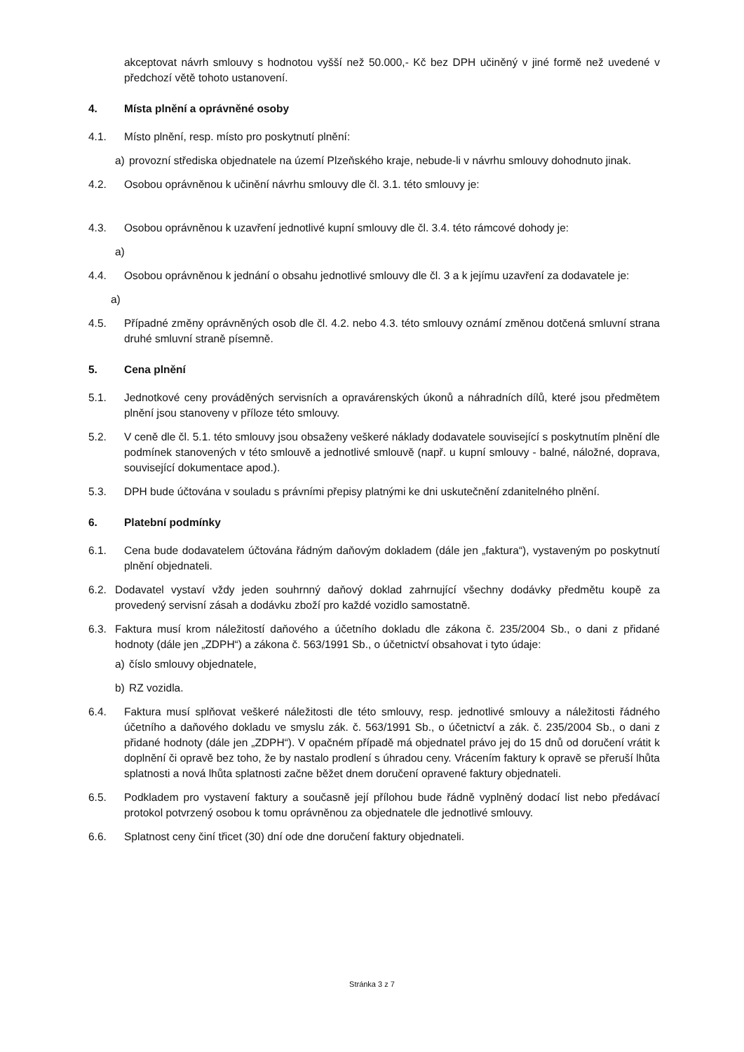akceptovat návrh smlouvy s hodnotou vyšší než 50.000,- Kč bez DPH učiněný v jiné formě než uvedené v předchozí větě tohoto ustanovení.
4. Místa plnění a oprávněné osoby
4.1. Místo plnění, resp. místo pro poskytnutí plnění:
a) provozní střediska objednatele na území Plzeňského kraje, nebude-li v návrhu smlouvy dohodnuto jinak.
4.2. Osobou oprávněnou k učinění návrhu smlouvy dle čl. 3.1. této smlouvy je:
4.3. Osobou oprávněnou k uzavření jednotlivé kupní smlouvy dle čl. 3.4. této rámcové dohody je:
a)
4.4. Osobou oprávněnou k jednání o obsahu jednotlivé smlouvy dle čl. 3 a k jejímu uzavření za dodavatele je:
a)
4.5. Případné změny oprávněných osob dle čl. 4.2. nebo 4.3. této smlouvy oznámí změnou dotčená smluvní strana druhé smluvní straně písemně.
5. Cena plnění
5.1. Jednotkové ceny prováděných servisních a opravárenských úkonů a náhradních dílů, které jsou předmětem plnění jsou stanoveny v příloze této smlouvy.
5.2. V ceně dle čl. 5.1. této smlouvy jsou obsaženy veškeré náklady dodavatele související s poskytnutím plnění dle podmínek stanovených v této smlouvě a jednotlivé smlouvě (např. u kupní smlouvy - balné, náložné, doprava, související dokumentace apod.).
5.3. DPH bude účtována v souladu s právními přepisy platnými ke dni uskutečnění zdanitelného plnění.
6. Platební podmínky
6.1. Cena bude dodavatelem účtována řádným daňovým dokladem (dále jen „faktura“), vystaveným po poskytnutí plnění objednateli.
6.2. Dodavatel vystaví vždy jeden souhrnný daňový doklad zahrnující všechny dodávky předmětu koupě za provedený servisní zásah a dodávku zboží pro každé vozidlo samostatně.
6.3. Faktura musí krom náležitostí daňového a účetního dokladu dle zákona č. 235/2004 Sb., o dani z přidané hodnoty (dále jen „ZDPH“) a zákona č. 563/1991 Sb., o účetnictví obsahovat i tyto údaje:
a) číslo smlouvy objednatele,
b) RZ vozidla.
6.4. Faktura musí splňovat veškeré náležitosti dle této smlouvy, resp. jednotlivé smlouvy a náležitosti řádného účetního a daňového dokladu ve smyslu zák. č. 563/1991 Sb., o účetnictví a zák. č. 235/2004 Sb., o dani z přidané hodnoty (dále jen „ZDPH“). V opačném případě má objednatel právo jej do 15 dnů od doručení vrátit k doplnění či opravě bez toho, že by nastalo prodlení s úhradou ceny. Vrácením faktury k opravě se přeruší lhůta splatnosti a nová lhůta splatnosti začne běžet dnem doručení opravené faktury objednateli.
6.5. Podkladem pro vystavení faktury a současně její přílohou bude řádně vyplněný dodací list nebo předávací protokol potvrzený osobou k tomu oprávněnou za objednatele dle jednotlivé smlouvy.
6.6. Splatnost ceny činí třicet (30) dní ode dne doručení faktury objednateli.
Stránka 3 z 7